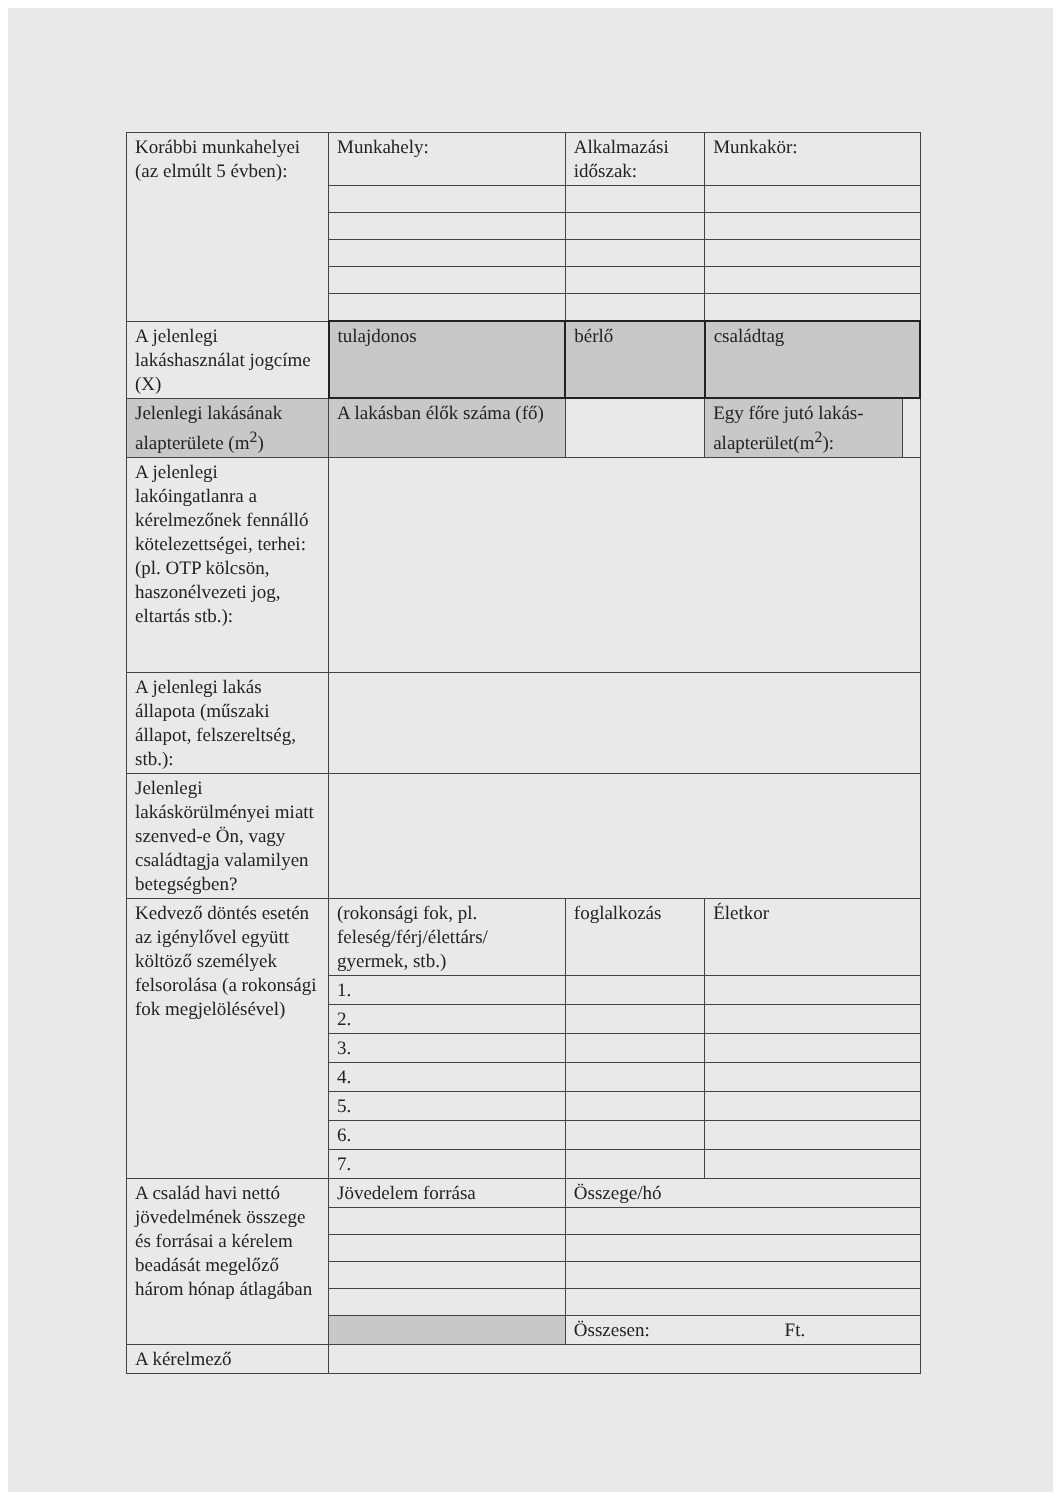| Korábbi munkahelyei (az elmúlt 5 évben): | Munkahely: | Alkalmazási időszak: | Munkakör: | |
| A jelenlegi lakáshasználat jogcíme (X) | tulajdonos | bérlő | családtag | |
| Jelenlegi lakásának alapterülete (m<sup>2</sup>) | A lakásban élők száma (fő) | | Egy főre jutó lakás-alapterület(m<sup>2</sup>): | |
| A jelenlegi lakóingatlanra a kérelmezőnek fennálló kötelezettségei, terhei: (pl. OTP kölcsön, haszonélvezeti jog, eltartás stb.): | | | | |
| A jelenlegi lakás állapota (műszaki állapot, felszereltség, stb.): | | | | |
| Jelenlegi lakáskörülményei miatt szenved-e Ön, vagy családtagja valamilyen betegségben? | | | | |
| Kedvező döntés esetén az igénylővel együtt költöző személyek felsorolása (a rokonsági fok megjelölésével) | (rokonsági fok, pl. feleség/férj/élettárs/ gyermek, stb.) | foglalkozás | Életkor | |
| | 1. | | | |
| | 2. | | | |
| | 3. | | | |
| | 4. | | | |
| | 5. | | | |
| | 6. | | | |
| | 7. | | | |
| A család havi nettó jövedelmének összege és forrásai a kérelem beadását megelőző három hónap átlagában | Jövedelem forrása | Összege/hó | | |
| | | Összesen: Ft. | | |
| A kérelmező | | | | |